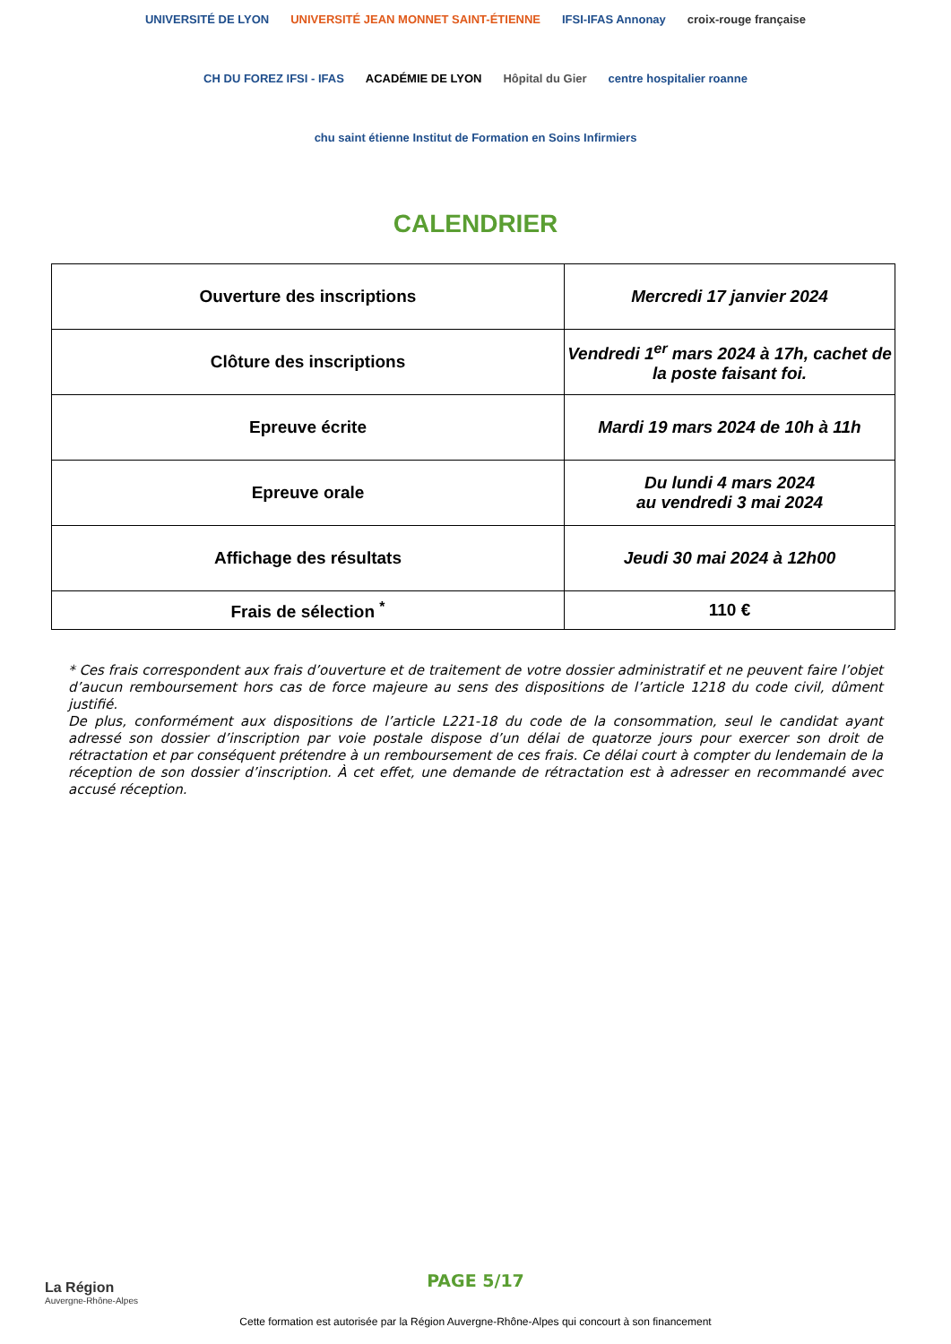UNIVERSITÉ DE LYON
UNIVERSITÉ JEAN MONNET SAINT-ÉTIENNE
IFSI-IFAS Annonay
croix-rouge française
CH DU FOREZ IFSI - IFAS
ACADÉMIE DE LYON
Hôpital du Gier
centre hospitalier roanne
chu saint étienne Institut de Formation en Soins Infirmiers
CALENDRIER
| Ouverture des inscriptions | Mercredi 17 janvier 2024 |
| Clôture des inscriptions | Vendredi 1<sup>er</sup> mars 2024 à 17h, cachet de la poste faisant foi. |
| Epreuve écrite | Mardi 19 mars 2024 de 10h à 11h |
| Epreuve orale | Du lundi 4 mars 2024 au vendredi 3 mai 2024 |
| Affichage des résultats | Jeudi 30 mai 2024 à 12h00 |
| Frais de sélection <sup>*</sup> | 110 € |
* Ces frais correspondent aux frais d’ouverture et de traitement de votre dossier administratif et ne peuvent faire l’objet d’aucun remboursement hors cas de force majeure au sens des dispositions de l’article 1218 du code civil, dûment justifié.
De plus, conformément aux dispositions de l’article L221-18 du code de la consommation, seul le candidat ayant adressé son dossier d’inscription par voie postale dispose d’un délai de quatorze jours pour exercer son droit de rétractation et par conséquent prétendre à un remboursement de ces frais. Ce délai court à compter du lendemain de la réception de son dossier d’inscription. À cet effet, une demande de rétractation est à adresser en recommandé avec accusé réception.
La Région
Auvergne-Rhône-Alpes
PAGE 5/17
Cette formation est autorisée par la Région Auvergne-Rhône-Alpes qui concourt à son financement